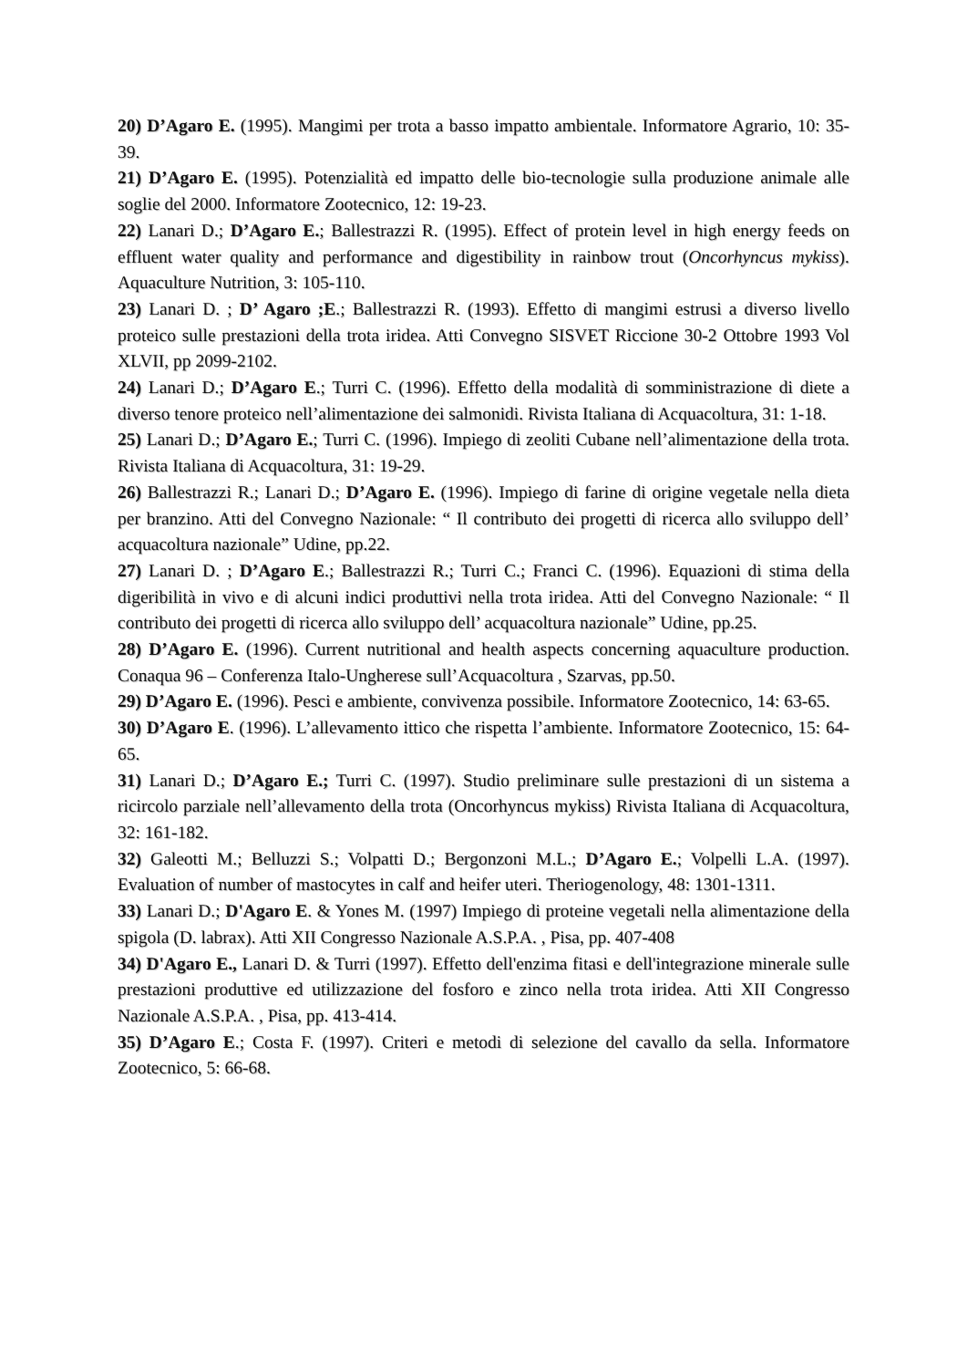20) D’Agaro E. (1995). Mangimi per trota a basso impatto ambientale. Informatore Agrario, 10: 35-39.
21) D’Agaro E. (1995). Potenzialità ed impatto delle bio-tecnologie sulla produzione animale alle soglie del 2000. Informatore Zootecnico, 12: 19-23.
22) Lanari D.; D’Agaro E.; Ballestrazzi R. (1995). Effect of protein level in high energy feeds on effluent water quality and performance and digestibility in rainbow trout (Oncorhyncus mykiss). Aquaculture Nutrition, 3: 105-110.
23) Lanari D. ; D’ Agaro ;E.; Ballestrazzi R. (1993). Effetto di mangimi estrusi a diverso livello proteico sulle prestazioni della trota iridea. Atti Convegno SISVET Riccione 30-2 Ottobre 1993 Vol XLVII, pp 2099-2102.
24) Lanari D.; D’Agaro E.; Turri C. (1996). Effetto della modalità di somministrazione di diete a diverso tenore proteico nell’alimentazione dei salmonidi. Rivista Italiana di Acquacoltura, 31: 1-18.
25) Lanari D.; D’Agaro E.; Turri C. (1996). Impiego di zeoliti Cubane nell’alimentazione della trota. Rivista Italiana di Acquacoltura, 31: 19-29.
26) Ballestrazzi R.; Lanari D.; D’Agaro E. (1996). Impiego di farine di origine vegetale nella dieta per branzino. Atti del Convegno Nazionale: “ Il contributo dei progetti di ricerca allo sviluppo dell’ acquacoltura nazionale” Udine, pp.22.
27) Lanari D. ; D’Agaro E.; Ballestrazzi R.; Turri C.; Franci C. (1996). Equazioni di stima della digeribilità in vivo e di alcuni indici produttivi nella trota iridea. Atti del Convegno Nazionale: “ Il contributo dei progetti di ricerca allo sviluppo dell’ acquacoltura nazionale” Udine, pp.25.
28) D’Agaro E. (1996). Current nutritional and health aspects concerning aquaculture production. Conaqua 96 – Conferenza Italo-Ungherese sull’Acquacoltura , Szarvas, pp.50.
29) D’Agaro E. (1996). Pesci e ambiente, convivenza possibile. Informatore Zootecnico, 14: 63-65.
30) D’Agaro E. (1996). L’allevamento ittico che rispetta l’ambiente. Informatore Zootecnico, 15: 64-65.
31) Lanari D.; D’Agaro E.; Turri C. (1997). Studio preliminare sulle prestazioni di un sistema a ricircolo parziale nell’allevamento della trota (Oncorhyncus mykiss) Rivista Italiana di Acquacoltura, 32: 161-182.
32) Galeotti M.; Belluzzi S.; Volpatti D.; Bergonzoni M.L.; D’Agaro E.; Volpelli L.A. (1997). Evaluation of number of mastocytes in calf and heifer uteri. Theriogenology, 48: 1301-1311.
33) Lanari D.; D'Agaro E. & Yones M. (1997) Impiego di proteine vegetali nella alimentazione della spigola (D. labrax). Atti XII Congresso Nazionale A.S.P.A. , Pisa, pp. 407-408
34) D'Agaro E., Lanari D. & Turri (1997). Effetto dell'enzima fitasi e dell'integrazione minerale sulle prestazioni produttive ed utilizzazione del fosforo e zinco nella trota iridea. Atti XII Congresso Nazionale A.S.P.A. , Pisa, pp. 413-414.
35) D’Agaro E.; Costa F. (1997). Criteri e metodi di selezione del cavallo da sella. Informatore Zootecnico, 5: 66-68.